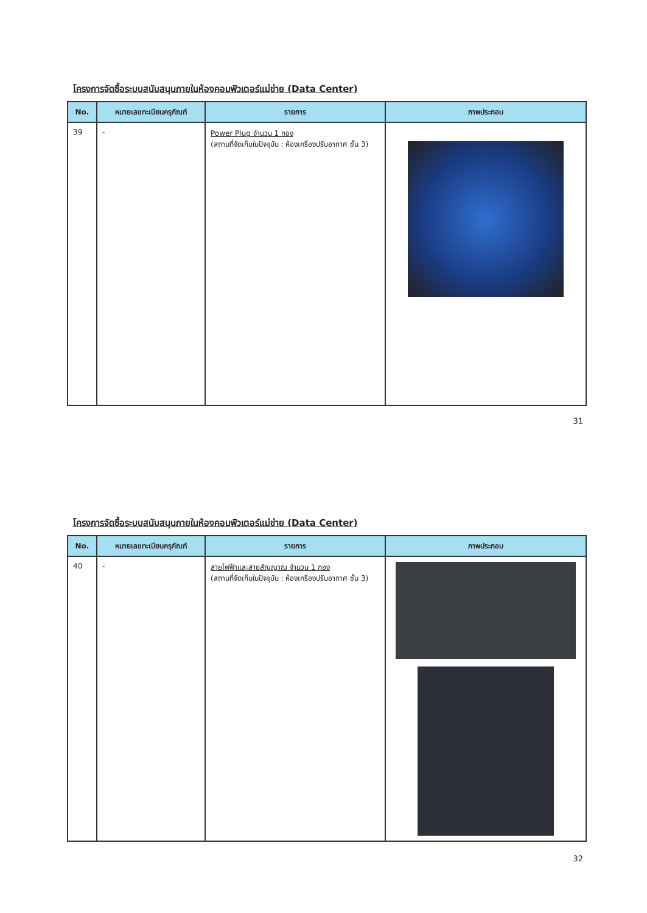โครงการจัดซื้อระบบสนับสนุนภายในห้องคอมพิวเตอร์แม่ข่าย (Data Center)
| No. | หมายเลขทะเบียนครุภัณฑ์ | รายการ | ภาพประกอบ |
| --- | --- | --- | --- |
| 39 | - | Power Plug จำนวน 1 กอง (สถานที่จัดเก็บในปัจจุบัน : ห้องเครื่องปรับอากาศ ชั้น 3) | |
31
โครงการจัดซื้อระบบสนับสนุนภายในห้องคอมพิวเตอร์แม่ข่าย (Data Center)
| No. | หมายเลขทะเบียนครุภัณฑ์ | รายการ | ภาพประกอบ |
| --- | --- | --- | --- |
| 40 | - | สายไฟฟ้าและสายสัญญาณ จำนวน 1 กอง (สถานที่จัดเก็บในปัจจุบัน : ห้องเครื่องปรับอากาศ ชั้น 3) | |
32